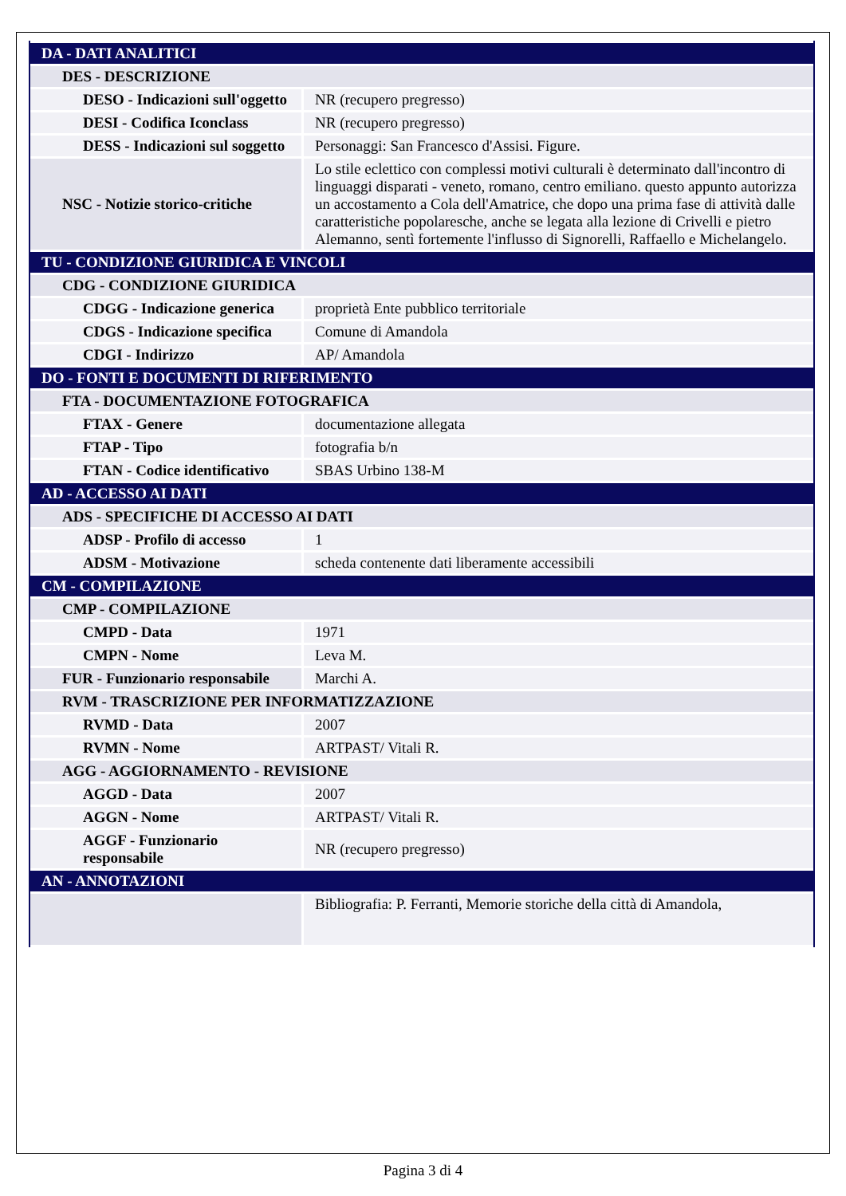| DA - DATI ANALITICI | |
| DES - DESCRIZIONE | |
| DESO - Indicazioni sull'oggetto | NR (recupero pregresso) |
| DESI - Codifica Iconclass | NR (recupero pregresso) |
| DESS - Indicazioni sul soggetto | Personaggi: San Francesco d'Assisi. Figure. |
| NSC - Notizie storico-critiche | Lo stile eclettico con complessi motivi culturali è determinato dall'incontro di linguaggi disparati - veneto, romano, centro emiliano. questo appunto autorizza un accostamento a Cola dell'Amatrice, che dopo una prima fase di attività dalle caratteristiche popolaresche, anche se legata alla lezione di Crivelli e pietro Alemanno, sentì fortemente l'influsso di Signorelli, Raffaello e Michelangelo. |
| TU - CONDIZIONE GIURIDICA E VINCOLI | |
| CDG - CONDIZIONE GIURIDICA | |
| CDGG - Indicazione generica | proprietà Ente pubblico territoriale |
| CDGS - Indicazione specifica | Comune di Amandola |
| CDGI - Indirizzo | AP/ Amandola |
| DO - FONTI E DOCUMENTI DI RIFERIMENTO | |
| FTA - DOCUMENTAZIONE FOTOGRAFICA | |
| FTAX - Genere | documentazione allegata |
| FTAP - Tipo | fotografia b/n |
| FTAN - Codice identificativo | SBAS Urbino 138-M |
| AD - ACCESSO AI DATI | |
| ADS - SPECIFICHE DI ACCESSO AI DATI | |
| ADSP - Profilo di accesso | 1 |
| ADSM - Motivazione | scheda contenente dati liberamente accessibili |
| CM - COMPILAZIONE | |
| CMP - COMPILAZIONE | |
| CMPD - Data | 1971 |
| CMPN - Nome | Leva M. |
| FUR - Funzionario responsabile | Marchi A. |
| RVM - TRASCRIZIONE PER INFORMATIZZAZIONE | |
| RVMD - Data | 2007 |
| RVMN - Nome | ARTPAST/ Vitali R. |
| AGG - AGGIORNAMENTO - REVISIONE | |
| AGGD - Data | 2007 |
| AGGN - Nome | ARTPAST/ Vitali R. |
| AGGF - Funzionario responsabile | NR (recupero pregresso) |
| AN - ANNOTAZIONI | |
| | Bibliografia: P. Ferranti, Memorie storiche della città di Amandola, |
Pagina 3 di 4